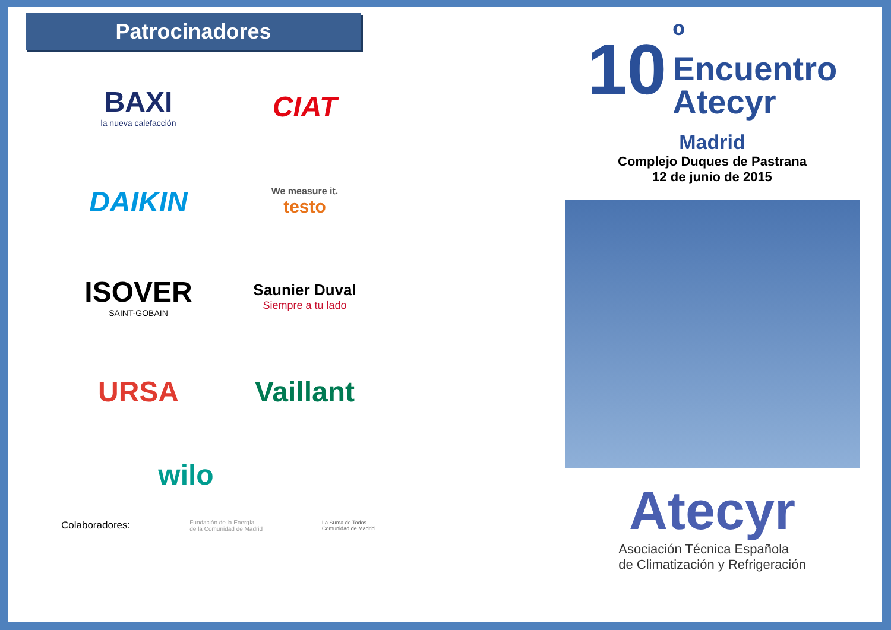Patrocinadores
BAXI
la nueva calefacción
CIAT
DAIKIN
We measure it.
testo
ISOVER
SAINT-GOBAIN
Saunier Duval
Siempre a tu lado
URSA
Vaillant
wilo
Colaboradores: Fundación de la Energía
de la Comunidad de Madrid La Suma de Todos
Comunidad de Madrid
10 º
Encuentro
Atecyr
Madrid
Complejo Duques de Pastrana
12 de junio de 2015
Atecyr
Asociación Técnica Española
de Climatización y Refrigeración